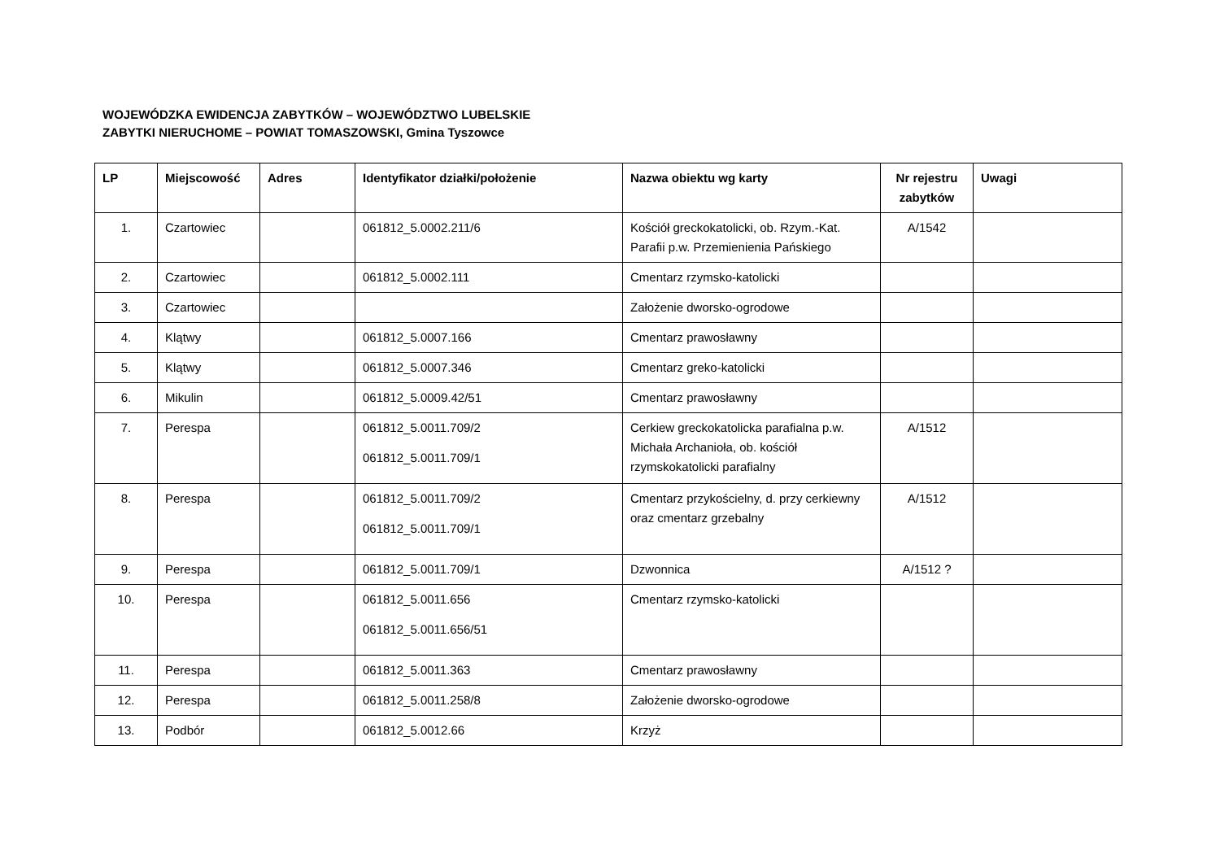WOJEWÓDZKA EWIDENCJA ZABYTKÓW – WOJEWÓDZTWO LUBELSKIE
ZABYTKI NIERUCHOME – POWIAT TOMASZOWSKI, Gmina Tyszowce
| LP | Miejscowość | Adres | Identyfikator działki/położenie | Nazwa obiektu wg karty | Nr rejestru zabytków | Uwagi |
| --- | --- | --- | --- | --- | --- | --- |
| 1. | Czartowiec | | 061812_5.0002.211/6 | Kościół greckokatolicki, ob. Rzym.-Kat. Parafii p.w. Przemienienia Pańskiego | A/1542 | |
| 2. | Czartowiec | | 061812_5.0002.111 | Cmentarz rzymsko-katolicki | | |
| 3. | Czartowiec | | | Założenie dworsko-ogrodowe | | |
| 4. | Klątwy | | 061812_5.0007.166 | Cmentarz prawosławny | | |
| 5. | Klątwy | | 061812_5.0007.346 | Cmentarz greko-katolicki | | |
| 6. | Mikulin | | 061812_5.0009.42/51 | Cmentarz prawosławny | | |
| 7. | Perespa | | 061812_5.0011.709/2 061812_5.0011.709/1 | Cerkiew greckokatolicka parafialna p.w. Michała Archanioła, ob. kościół rzymskokatolicki parafialny | A/1512 | |
| 8. | Perespa | | 061812_5.0011.709/2 061812_5.0011.709/1 | Cmentarz przykościelny, d. przy cerkiewny oraz cmentarz grzebalny | A/1512 | |
| 9. | Perespa | | 061812_5.0011.709/1 | Dzwonnica | A/1512 ? | |
| 10. | Perespa | | 061812_5.0011.656 061812_5.0011.656/51 | Cmentarz rzymsko-katolicki | | |
| 11. | Perespa | | 061812_5.0011.363 | Cmentarz prawosławny | | |
| 12. | Perespa | | 061812_5.0011.258/8 | Założenie dworsko-ogrodowe | | |
| 13. | Podbór | | 061812_5.0012.66 | Krzyż | | |